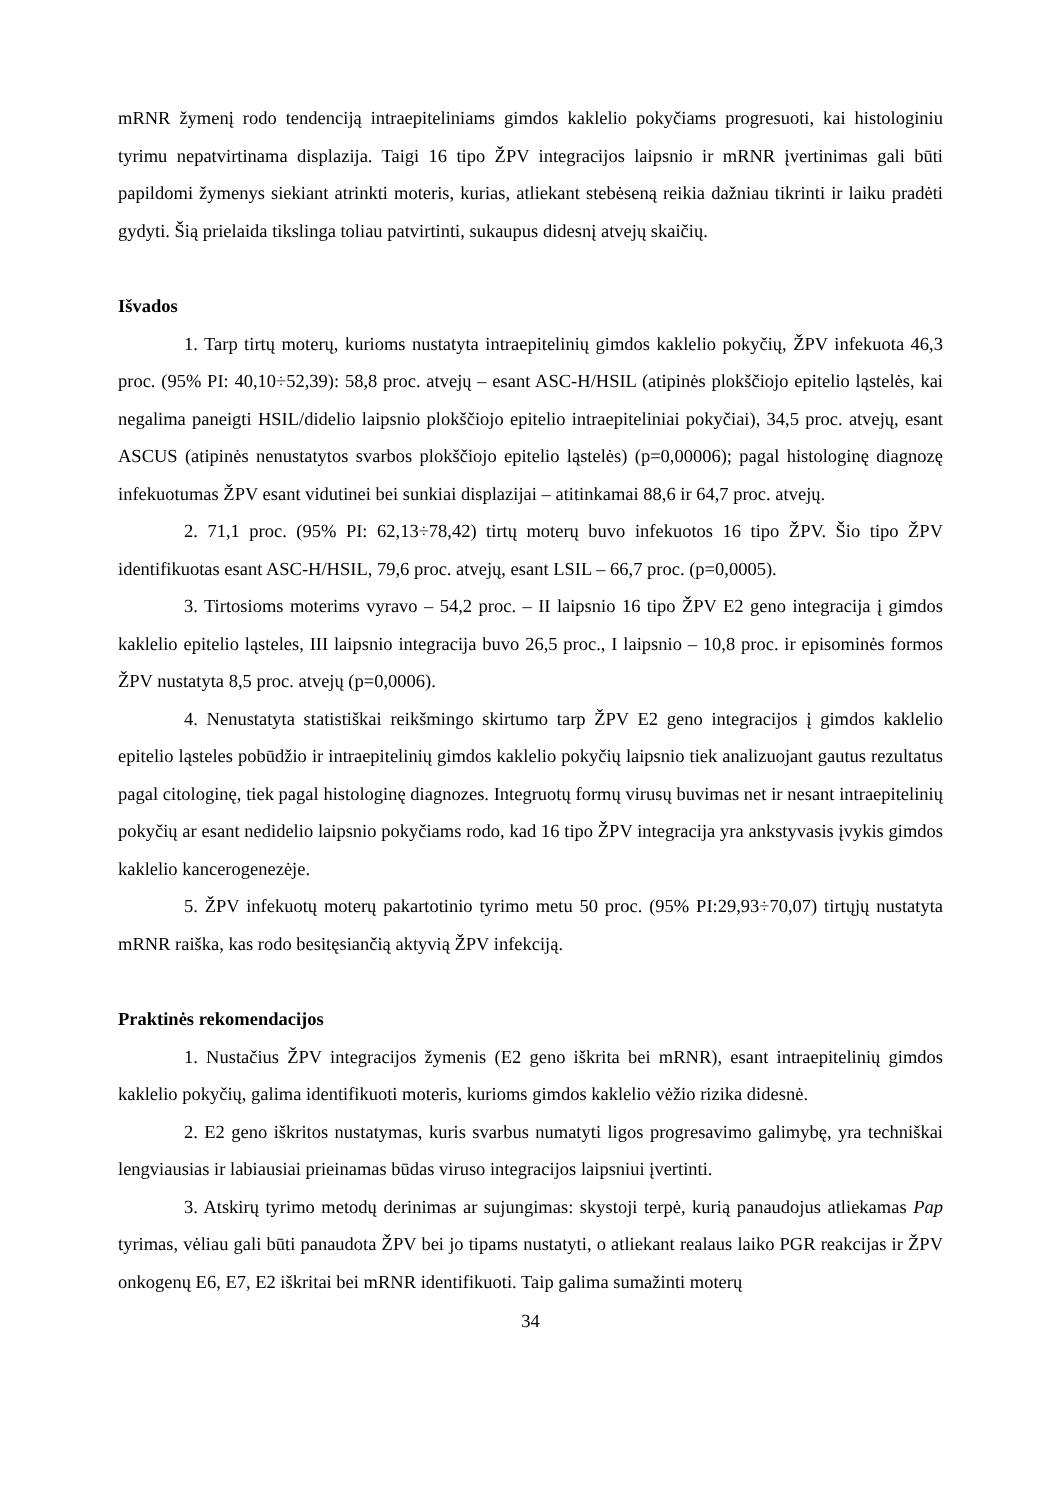mRNR žymenį rodo tendenciją intraepiteliniams gimdos kaklelio pokyčiams progresuoti, kai histologiniu tyrimu nepatvirtinama displazija. Taigi 16 tipo ŽPV integracijos laipsnio ir mRNR įvertinimas gali būti papildomi žymenys siekiant atrinkti moteris, kurias, atliekant stebėseną reikia dažniau tikrinti ir laiku pradėti gydyti. Šią prielaida tikslinga toliau patvirtinti, sukaupus didesnį atvejų skaičių.
Išvados
1. Tarp tirtų moterų, kurioms nustatyta intraepitelinių gimdos kaklelio pokyčių, ŽPV infekuota 46,3 proc. (95% PI: 40,10÷52,39): 58,8 proc. atvejų – esant ASC-H/HSIL (atipinės plokščiojo epitelio ląstelės, kai negalima paneigti HSIL/didelio laipsnio plokščiojo epitelio intraepiteliniai pokyčiai), 34,5 proc. atvejų, esant ASCUS (atipinės nenustatytos svarbos plokščiojo epitelio ląstelės) (p=0,00006); pagal histologinę diagnozę infekuotumas ŽPV esant vidutinei bei sunkiai displazijai – atitinkamai 88,6 ir 64,7 proc. atvejų.
2. 71,1 proc. (95% PI: 62,13÷78,42) tirtų moterų buvo infekuotos 16 tipo ŽPV. Šio tipo ŽPV identifikuotas esant ASC-H/HSIL, 79,6 proc. atvejų, esant LSIL – 66,7 proc. (p=0,0005).
3. Tirtosioms moterims vyravo – 54,2 proc. – II laipsnio 16 tipo ŽPV E2 geno integracija į gimdos kaklelio epitelio ląsteles, III laipsnio integracija buvo 26,5 proc., I laipsnio – 10,8 proc. ir episominės formos ŽPV nustatyta 8,5 proc. atvejų (p=0,0006).
4. Nenustatyta statistiškai reikšmingo skirtumo tarp ŽPV E2 geno integracijos į gimdos kaklelio epitelio ląsteles pobūdžio ir intraepitelinių gimdos kaklelio pokyčių laipsnio tiek analizuojant gautus rezultatus pagal citologinę, tiek pagal histologinę diagnozes. Integruotų formų virusų buvimas net ir nesant intraepitelinių pokyčių ar esant nedidelio laipsnio pokyčiams rodo, kad 16 tipo ŽPV integracija yra ankstyvasis įvykis gimdos kaklelio kancerogenezėje.
5. ŽPV infekuotų moterų pakartotinio tyrimo metu 50 proc. (95% PI:29,93÷70,07) tirtųjų nustatyta mRNR raiška, kas rodo besitęsiančią aktyvią ŽPV infekciją.
Praktinės rekomendacijos
1. Nustačius ŽPV integracijos žymenis (E2 geno iškrita bei mRNR), esant intraepitelinių gimdos kaklelio pokyčių, galima identifikuoti moteris, kurioms gimdos kaklelio vėžio rizika didesnė.
2. E2 geno iškritos nustatymas, kuris svarbus numatyti ligos progresavimo galimybę, yra techniškai lengviausias ir labiausiai prieinamas būdas viruso integracijos laipsniui įvertinti.
3. Atskirų tyrimo metodų derinimas ar sujungimas: skystoji terpė, kurią panaudojus atliekamas Pap tyrimas, vėliau gali būti panaudota ŽPV bei jo tipams nustatyti, o atliekant realaus laiko PGR reakcijas ir ŽPV onkogenų E6, E7, E2 iškritai bei mRNR identifikuoti. Taip galima sumažinti moterų
34